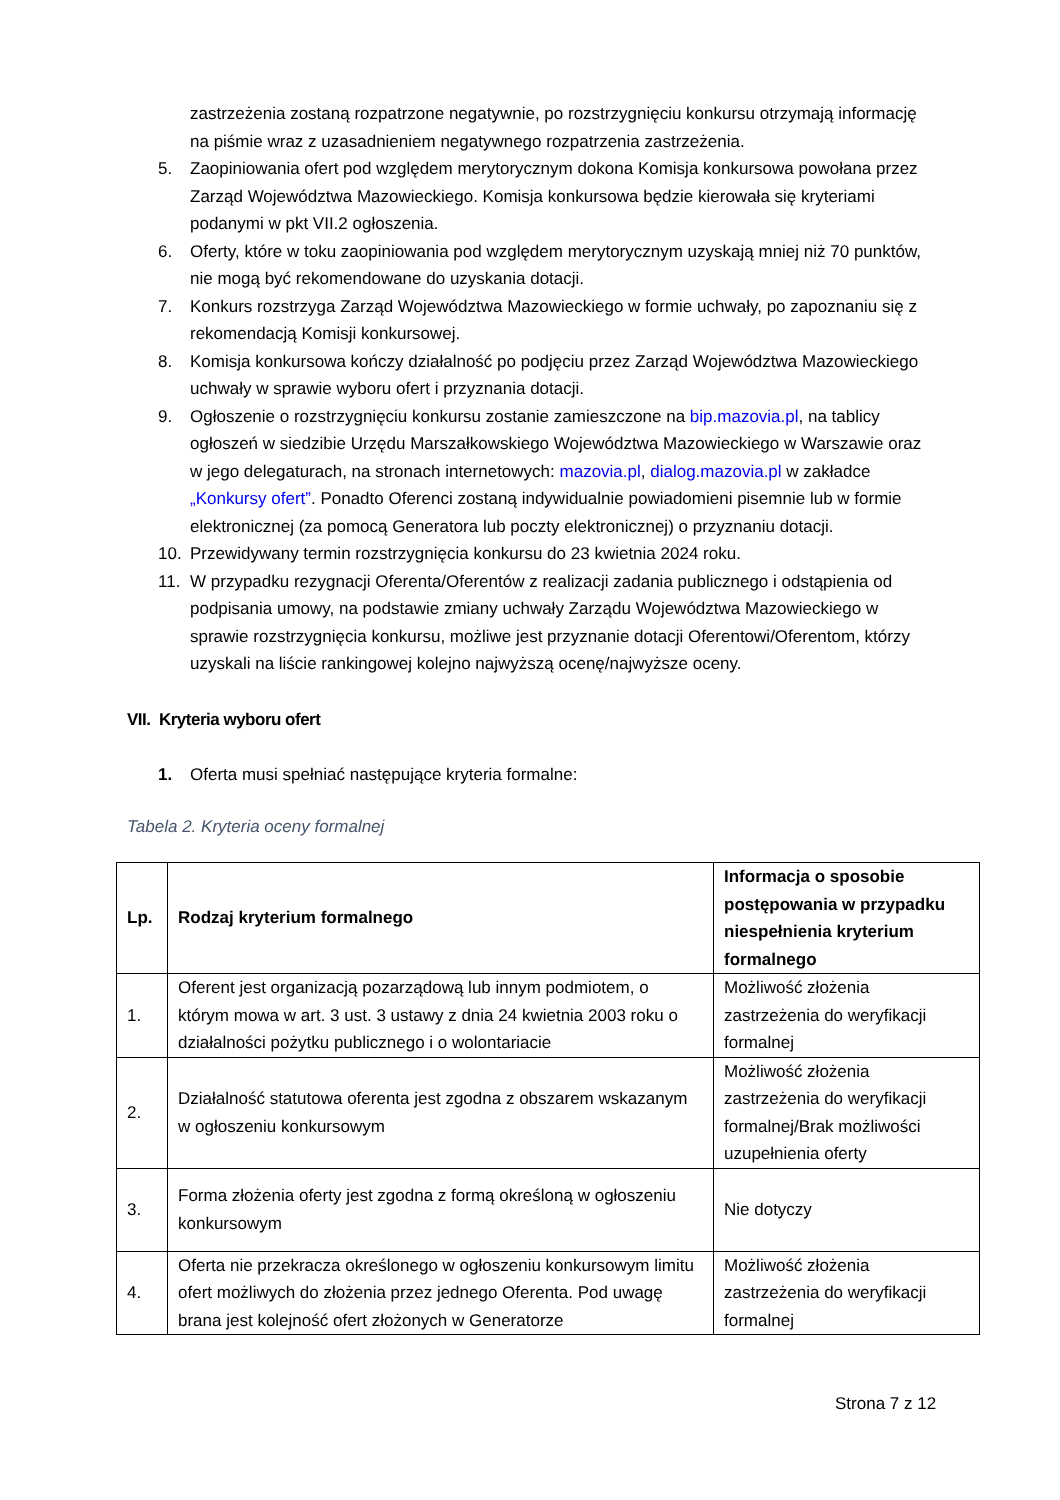zastrzeżenia zostaną rozpatrzone negatywnie, po rozstrzygnięciu konkursu otrzymają informację na piśmie wraz z uzasadnieniem negatywnego rozpatrzenia zastrzeżenia.
5. Zaopiniowania ofert pod względem merytorycznym dokona Komisja konkursowa powołana przez Zarząd Województwa Mazowieckiego. Komisja konkursowa będzie kierowała się kryteriami podanymi w pkt VII.2 ogłoszenia.
6. Oferty, które w toku zaopiniowania pod względem merytorycznym uzyskają mniej niż 70 punktów, nie mogą być rekomendowane do uzyskania dotacji.
7. Konkurs rozstrzyga Zarząd Województwa Mazowieckiego w formie uchwały, po zapoznaniu się z rekomendacją Komisji konkursowej.
8. Komisja konkursowa kończy działalność po podjęciu przez Zarząd Województwa Mazowieckiego uchwały w sprawie wyboru ofert i przyznania dotacji.
9. Ogłoszenie o rozstrzygnięciu konkursu zostanie zamieszczone na bip.mazovia.pl, na tablicy ogłoszeń w siedzibie Urzędu Marszałkowskiego Województwa Mazowieckiego w Warszawie oraz w jego delegaturach, na stronach internetowych: mazovia.pl, dialog.mazovia.pl w zakładce „Konkursy ofert”. Ponadto Oferenci zostaną indywidualnie powiadomieni pisemnie lub w formie elektronicznej (za pomocą Generatora lub poczty elektronicznej) o przyznaniu dotacji.
10. Przewidywany termin rozstrzygnięcia konkursu do 23 kwietnia 2024 roku.
11. W przypadku rezygnacji Oferenta/Oferentów z realizacji zadania publicznego i odstąpienia od podpisania umowy, na podstawie zmiany uchwały Zarządu Województwa Mazowieckiego w sprawie rozstrzygnięcia konkursu, możliwe jest przyznanie dotacji Oferentowi/Oferentom, którzy uzyskali na liście rankingowej kolejno najwyższą ocenę/najwyższe oceny.
VII. Kryteria wyboru ofert
1. Oferta musi spełniać następujące kryteria formalne:
Tabela 2. Kryteria oceny formalnej
| Lp. | Rodzaj kryterium formalnego | Informacja o sposobie postępowania w przypadku niespełnienia kryterium formalnego |
| --- | --- | --- |
| 1. | Oferent jest organizacją pozarządową lub innym podmiotem, o którym mowa w art. 3 ust. 3 ustawy z dnia 24 kwietnia 2003 roku o działalności pożytku publicznego i o wolontariacie | Możliwość złożenia zastrzeżenia do weryfikacji formalnej |
| 2. | Działalność statutowa oferenta jest zgodna z obszarem wskazanym w ogłoszeniu konkursowym | Możliwość złożenia zastrzeżenia do weryfikacji formalnej/Brak możliwości uzupełnienia oferty |
| 3. | Forma złożenia oferty jest zgodna z formą określoną w ogłoszeniu konkursowym | Nie dotyczy |
| 4. | Oferta nie przekracza określonego w ogłoszeniu konkursowym limitu ofert możliwych do złożenia przez jednego Oferenta. Pod uwagę brana jest kolejność ofert złożonych w Generatorze | Możliwość złożenia zastrzeżenia do weryfikacji formalnej |
Strona 7 z 12